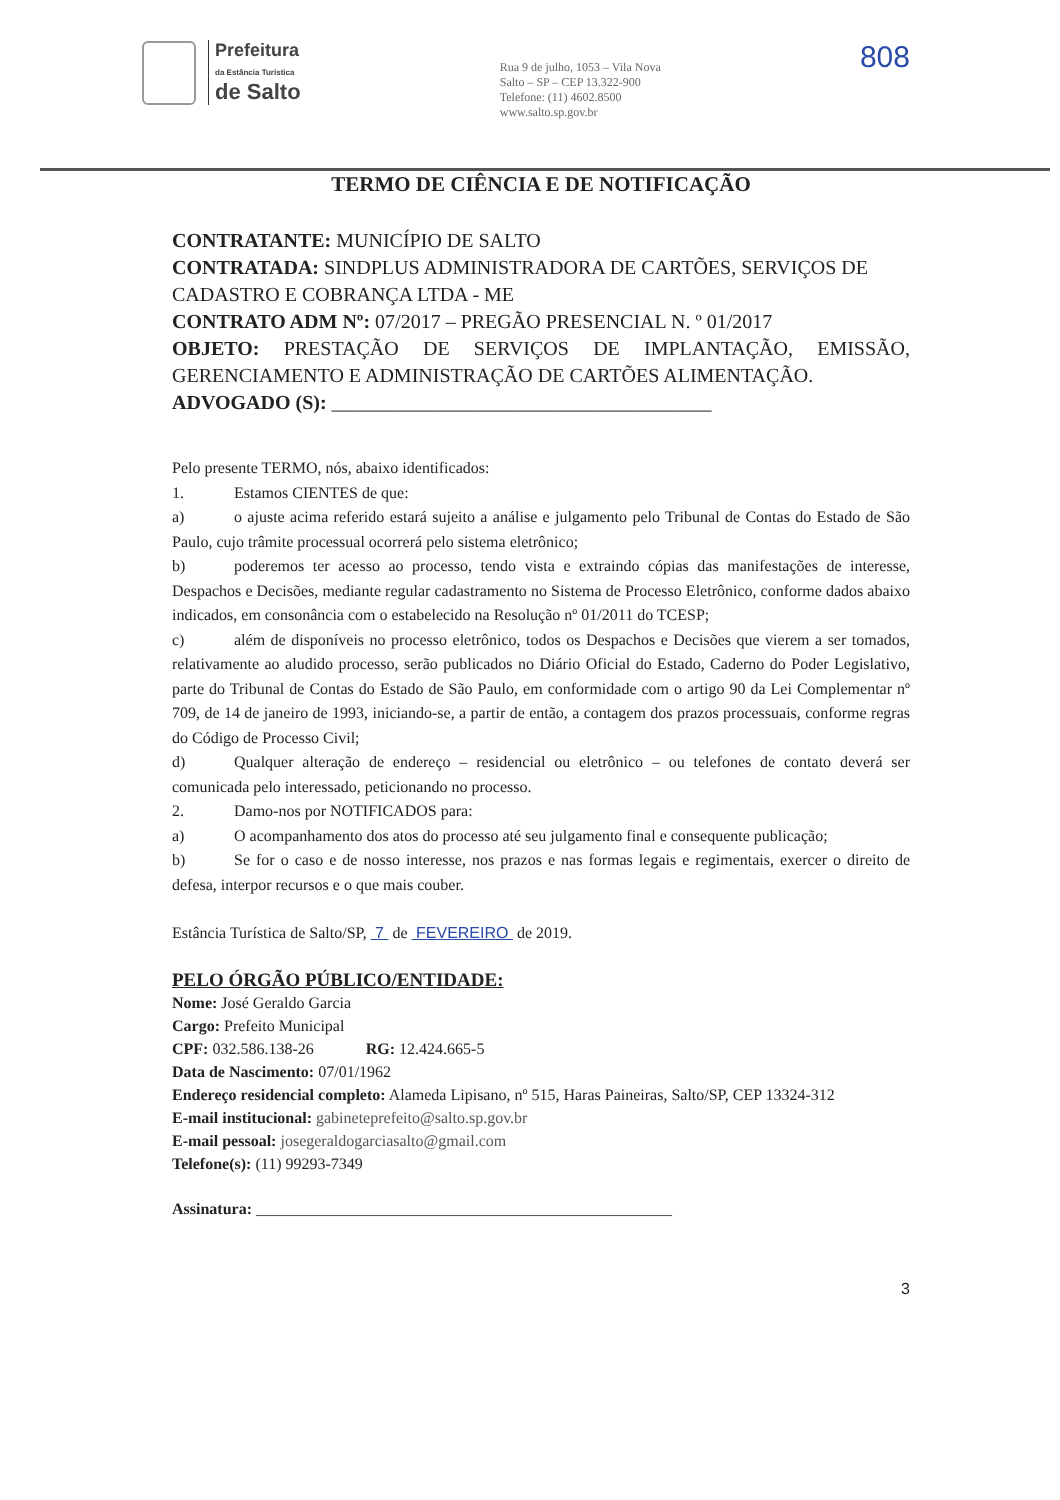Prefeitura
da Estância Turística
de Salto
Rua 9 de julho, 1053 – Vila Nova
Salto – SP – CEP 13.322-900
Telefone: (11) 4602.8500
www.salto.sp.gov.br
808
TERMO DE CIÊNCIA E DE NOTIFICAÇÃO
CONTRATANTE: MUNICÍPIO DE SALTO
CONTRATADA: SINDPLUS ADMINISTRADORA DE CARTÕES, SERVIÇOS DE CADASTRO E COBRANÇA LTDA - ME
CONTRATO ADM Nº: 07/2017 – PREGÃO PRESENCIAL N. º 01/2017
OBJETO: PRESTAÇÃO DE SERVIÇOS DE IMPLANTAÇÃO, EMISSÃO, GERENCIAMENTO E ADMINISTRAÇÃO DE CARTÕES ALIMENTAÇÃO.
ADVOGADO (S): ______________________________________
Pelo presente TERMO, nós, abaixo identificados:
1. Estamos CIENTES de que:
a) o ajuste acima referido estará sujeito a análise e julgamento pelo Tribunal de Contas do Estado de São Paulo, cujo trâmite processual ocorrerá pelo sistema eletrônico;
b) poderemos ter acesso ao processo, tendo vista e extraindo cópias das manifestações de interesse, Despachos e Decisões, mediante regular cadastramento no Sistema de Processo Eletrônico, conforme dados abaixo indicados, em consonância com o estabelecido na Resolução nº 01/2011 do TCESP;
c) além de disponíveis no processo eletrônico, todos os Despachos e Decisões que vierem a ser tomados, relativamente ao aludido processo, serão publicados no Diário Oficial do Estado, Caderno do Poder Legislativo, parte do Tribunal de Contas do Estado de São Paulo, em conformidade com o artigo 90 da Lei Complementar nº 709, de 14 de janeiro de 1993, iniciando-se, a partir de então, a contagem dos prazos processuais, conforme regras do Código de Processo Civil;
d) Qualquer alteração de endereço – residencial ou eletrônico – ou telefones de contato deverá ser comunicada pelo interessado, peticionando no processo.
2. Damo-nos por NOTIFICADOS para:
a) O acompanhamento dos atos do processo até seu julgamento final e consequente publicação;
b) Se for o caso e de nosso interesse, nos prazos e nas formas legais e regimentais, exercer o direito de defesa, interpor recursos e o que mais couber.
Estância Turística de Salto/SP, 7 de FEVEREIRO de 2019.
PELO ÓRGÃO PÚBLICO/ENTIDADE:
Nome: José Geraldo Garcia
Cargo: Prefeito Municipal
CPF: 032.586.138-26 RG: 12.424.665-5
Data de Nascimento: 07/01/1962
Endereço residencial completo: Alameda Lipisano, nº 515, Haras Paineiras, Salto/SP, CEP 13324-312
E-mail institucional: gabineteprefeito@salto.sp.gov.br
E-mail pessoal: josegeraldogarciasalto@gmail.com
Telefone(s): (11) 99293-7349
Assinatura: ____________________________________________________
3